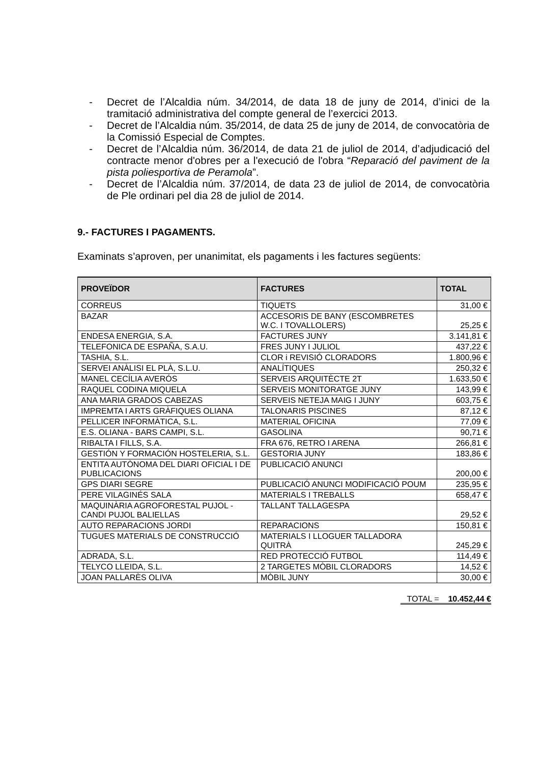- Decret de l’Alcaldia núm. 34/2014, de data 18 de juny de 2014, d’inici de la tramitació administrativa del compte general de l’exercici 2013.
- Decret de l’Alcaldia núm. 35/2014, de data 25 de juny de 2014, de convocatòria de la Comissió Especial de Comptes.
- Decret de l’Alcaldia núm. 36/2014, de data 21 de juliol de 2014, d’adjudicació del contracte menor d'obres per a l'execució de l'obra “Reparació del paviment de la pista poliesportiva de Peramola”.
- Decret de l’Alcaldia núm. 37/2014, de data 23 de juliol de 2014, de convocatòria de Ple ordinari pel dia 28 de juliol de 2014.
9.- FACTURES I PAGAMENTS.
Examinats s’aproven, per unanimitat, els pagaments i les factures següents:
| PROVEÏDOR | FACTURES | TOTAL |
| --- | --- | --- |
| CORREUS | TIQUETS | 31,00 € |
| BAZAR | ACCESORIS DE BANY (ESCOMBRETES W.C. I TOVALLOLERS) | 25,25 € |
| ENDESA ENERGIA, S.A. | FACTURES JUNY | 3.141,81 € |
| TELEFONICA DE ESPAÑA, S.A.U. | FRES JUNY I JULIOL | 437,22 € |
| TASHIA, S.L. | CLOR i REVISIÓ CLORADORS | 1.800,96 € |
| SERVEI ANÀLISI EL PLÀ, S.L.U. | ANALÍTIQUES | 250,32 € |
| MANEL CECÍLIA AVERÓS | SERVEIS ARQUITÈCTE 2T | 1.633,50 € |
| RAQUEL CODINA MIQUELA | SERVEIS MONITORATGE JUNY | 143,99 € |
| ANA MARIA GRADOS CABEZAS | SERVEIS NETEJA MAIG I JUNY | 603,75 € |
| IMPREMTA I ARTS GRÀFIQUES OLIANA | TALONARIS PISCINES | 87,12 € |
| PELLICER INFORMÀTICA, S.L. | MATERIAL OFICINA | 77,09 € |
| E.S. OLIANA - BARS CAMPI, S.L. | GASOLINA | 90,71 € |
| RIBALTA I FILLS, S.A. | FRA 676, RETRO I ARENA | 266,81 € |
| GESTIÓN Y FORMACIÓN HOSTELERIA, S.L. | GESTORIA JUNY | 183,86 € |
| ENTITA AUTÒNOMA DEL DIARI OFICIAL I DE PUBLICACIONS | PUBLICACIÓ ANUNCI | 200,00 € |
| GPS DIARI SEGRE | PUBLICACIÓ ANUNCI MODIFICACIÓ POUM | 235,95 € |
| PERE VILAGINÉS SALA | MATERIALS I TREBALLS | 658,47 € |
| MAQUINÀRIA AGROFORESTAL PUJOL - CANDI PUJOL BALIELLAS | TALLANT TALLAGESPA | 29,52 € |
| AUTO REPARACIONS JORDI | REPARACIONS | 150,81 € |
| TUGUES MATERIALS DE CONSTRUCCIÓ | MATERIALS I LLOGUER TALLADORA QUITRÀ | 245,29 € |
| ADRADA, S.L. | RED PROTECCIÓ FUTBOL | 114,49 € |
| TELYCO LLEIDA, S.L. | 2 TARGETES MÒBIL CLORADORS | 14,52 € |
| JOAN PALLARÈS OLIVA | MÒBIL JUNY | 30,00 € |
TOTAL = 10.452,44 €